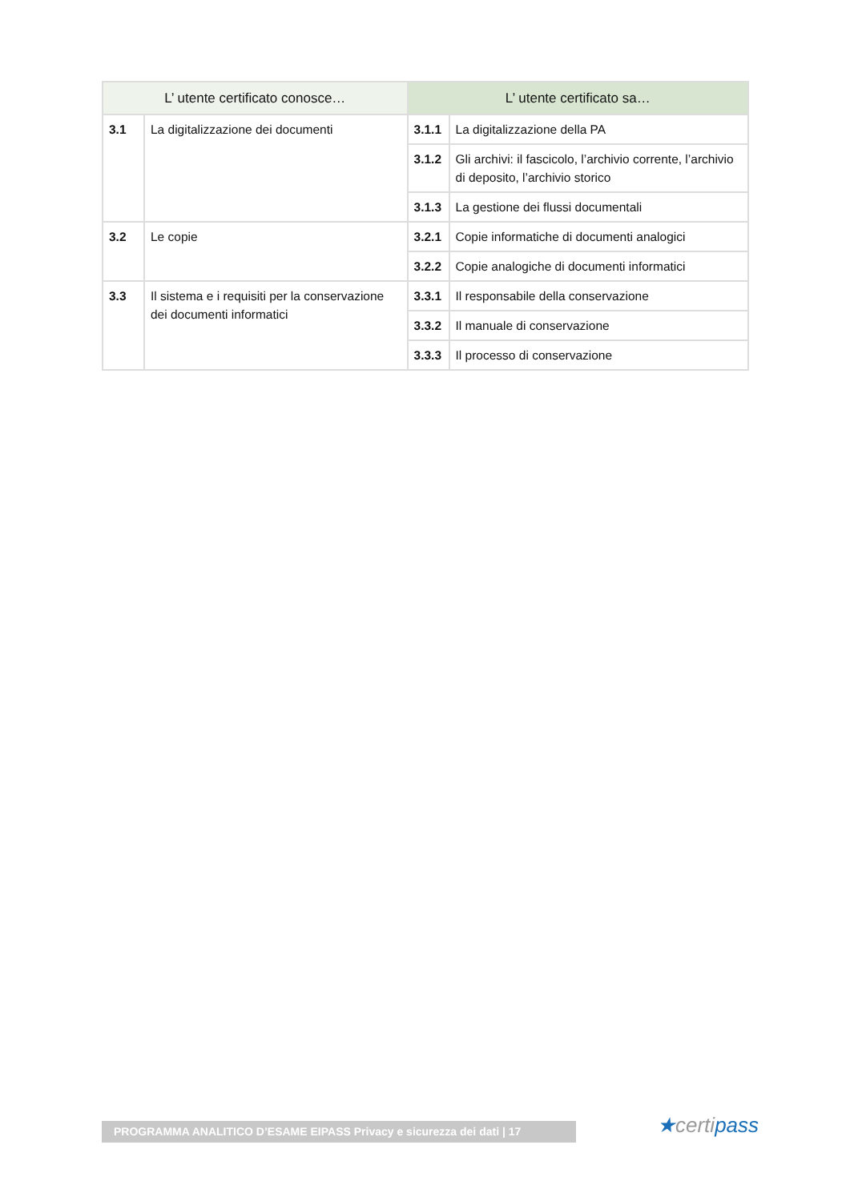| L’ utente certificato conosce… | | L’ utente certificato sa… | |
| --- | --- | --- | --- |
| 3.1 | La digitalizzazione dei documenti | 3.1.1 | La digitalizzazione della PA |
| | | 3.1.2 | Gli archivi: il fascicolo, l’archivio corrente, l’archivio di deposito, l’archivio storico |
| | | 3.1.3 | La gestione dei flussi documentali |
| 3.2 | Le copie | 3.2.1 | Copie informatiche di documenti analogici |
| | | 3.2.2 | Copie analogiche di documenti informatici |
| 3.3 | Il sistema e i requisiti per la conservazione dei documenti informatici | 3.3.1 | Il responsabile della conservazione |
| | | 3.3.2 | Il manuale di conservazione |
| | | 3.3.3 | Il processo di conservazione |
PROGRAMMA ANALITICO D’ESAME EIPASS Privacy e sicurezza dei dati | 17 ★certipass